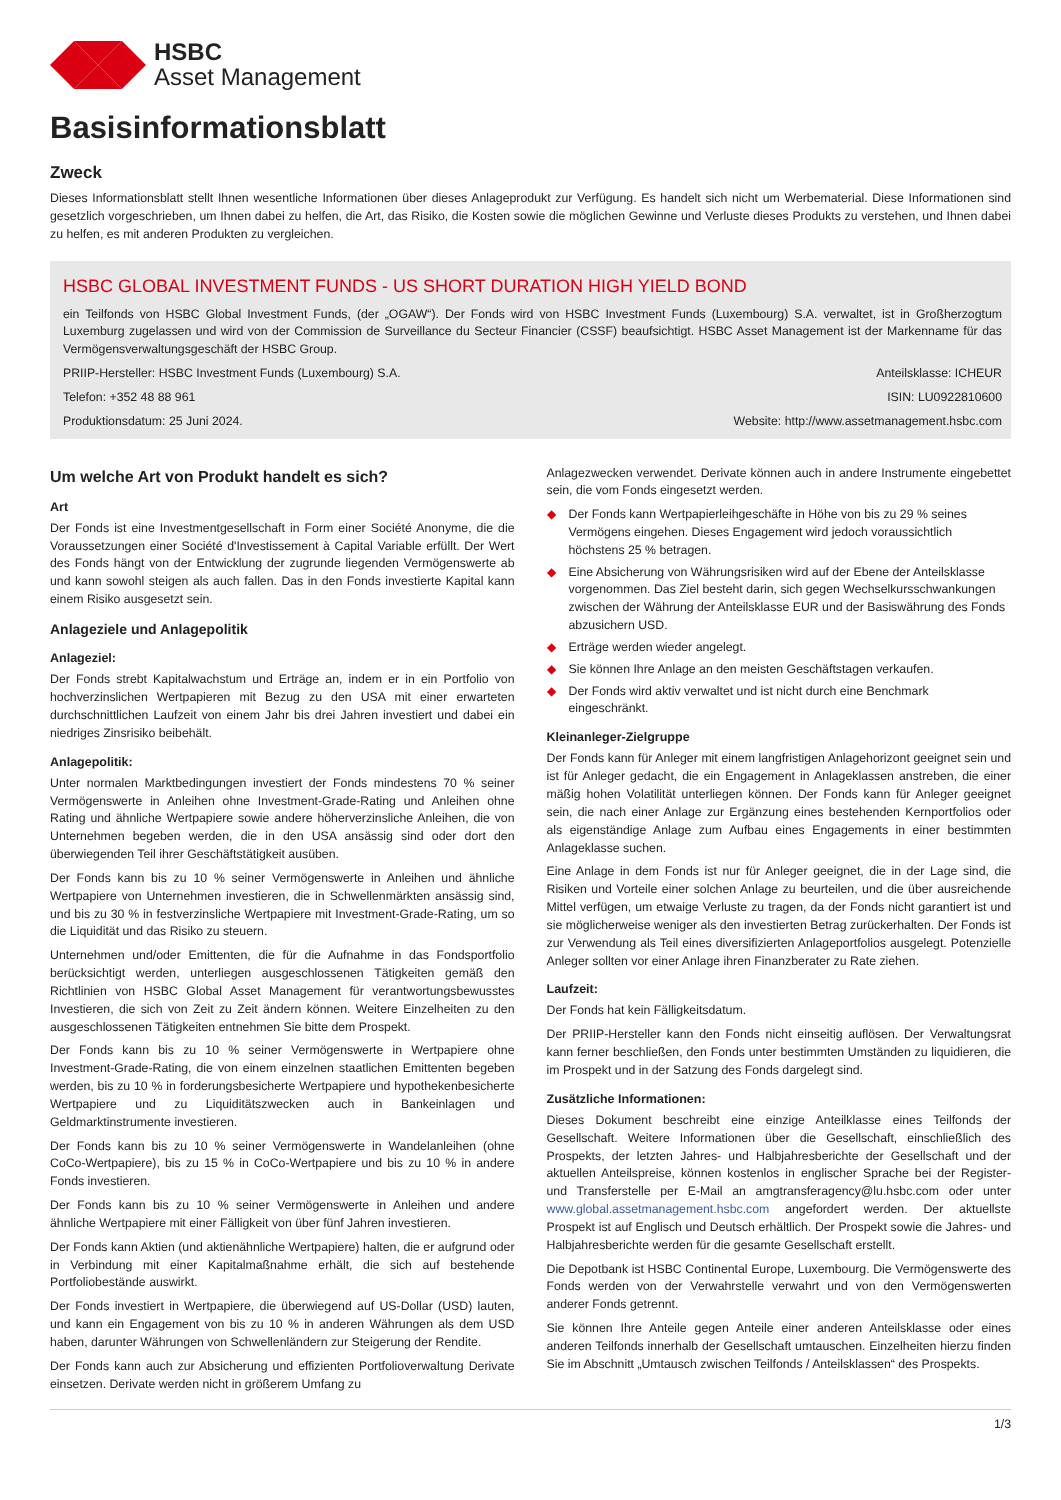HSBC
Asset Management
Basisinformationsblatt
Zweck
Dieses Informationsblatt stellt Ihnen wesentliche Informationen über dieses Anlageprodukt zur Verfügung. Es handelt sich nicht um Werbematerial. Diese Informationen sind gesetzlich vorgeschrieben, um Ihnen dabei zu helfen, die Art, das Risiko, die Kosten sowie die möglichen Gewinne und Verluste dieses Produkts zu verstehen, und Ihnen dabei zu helfen, es mit anderen Produkten zu vergleichen.
HSBC GLOBAL INVESTMENT FUNDS - US SHORT DURATION HIGH YIELD BOND
ein Teilfonds von HSBC Global Investment Funds, (der „OGAW“). Der Fonds wird von HSBC Investment Funds (Luxembourg) S.A. verwaltet, ist in Großherzogtum Luxemburg zugelassen und wird von der Commission de Surveillance du Secteur Financier (CSSF) beaufsichtigt. HSBC Asset Management ist der Markenname für das Vermögensverwaltungsgeschäft der HSBC Group.
PRIIP-Hersteller: HSBC Investment Funds (Luxembourg) S.A. Anteilsklasse: ICHEUR
Telefon: +352 48 88 961 ISIN: LU0922810600
Produktionsdatum: 25 Juni 2024. Website: http://www.assetmanagement.hsbc.com
Um welche Art von Produkt handelt es sich?
Art
Der Fonds ist eine Investmentgesellschaft in Form einer Société Anonyme, die die Voraussetzungen einer Société d'Investissement à Capital Variable erfüllt. Der Wert des Fonds hängt von der Entwicklung der zugrunde liegenden Vermögenswerte ab und kann sowohl steigen als auch fallen. Das in den Fonds investierte Kapital kann einem Risiko ausgesetzt sein.
Anlageziele und Anlagepolitik
Anlageziel:
Der Fonds strebt Kapitalwachstum und Erträge an, indem er in ein Portfolio von hochverzinslichen Wertpapieren mit Bezug zu den USA mit einer erwarteten durchschnittlichen Laufzeit von einem Jahr bis drei Jahren investiert und dabei ein niedriges Zinsrisiko beibehält.
Anlagepolitik:
Unter normalen Marktbedingungen investiert der Fonds mindestens 70 % seiner Vermögenswerte in Anleihen ohne Investment-Grade-Rating und Anleihen ohne Rating und ähnliche Wertpapiere sowie andere höherverzinsliche Anleihen, die von Unternehmen begeben werden, die in den USA ansässig sind oder dort den überwiegenden Teil ihrer Geschäftstätigkeit ausüben.
Der Fonds kann bis zu 10 % seiner Vermögenswerte in Anleihen und ähnliche Wertpapiere von Unternehmen investieren, die in Schwellenmärkten ansässig sind, und bis zu 30 % in festverzinsliche Wertpapiere mit Investment-Grade-Rating, um so die Liquidität und das Risiko zu steuern.
Unternehmen und/oder Emittenten, die für die Aufnahme in das Fondsportfolio berücksichtigt werden, unterliegen ausgeschlossenen Tätigkeiten gemäß den Richtlinien von HSBC Global Asset Management für verantwortungsbewusstes Investieren, die sich von Zeit zu Zeit ändern können. Weitere Einzelheiten zu den ausgeschlossenen Tätigkeiten entnehmen Sie bitte dem Prospekt.
Der Fonds kann bis zu 10 % seiner Vermögenswerte in Wertpapiere ohne Investment-Grade-Rating, die von einem einzelnen staatlichen Emittenten begeben werden, bis zu 10 % in forderungsbesicherte Wertpapiere und hypothekenbesicherte Wertpapiere und zu Liquiditätszwecken auch in Bankeinlagen und Geldmarktinstrumente investieren.
Der Fonds kann bis zu 10 % seiner Vermögenswerte in Wandelanleihen (ohne CoCo-Wertpapiere), bis zu 15 % in CoCo-Wertpapiere und bis zu 10 % in andere Fonds investieren.
Der Fonds kann bis zu 10 % seiner Vermögenswerte in Anleihen und andere ähnliche Wertpapiere mit einer Fälligkeit von über fünf Jahren investieren.
Der Fonds kann Aktien (und aktienähnliche Wertpapiere) halten, die er aufgrund oder in Verbindung mit einer Kapitalmaßnahme erhält, die sich auf bestehende Portfoliobestände auswirkt.
Der Fonds investiert in Wertpapiere, die überwiegend auf US-Dollar (USD) lauten, und kann ein Engagement von bis zu 10 % in anderen Währungen als dem USD haben, darunter Währungen von Schwellenländern zur Steigerung der Rendite.
Der Fonds kann auch zur Absicherung und effizienten Portfolioverwaltung Derivate einsetzen. Derivate werden nicht in größerem Umfang zu
Anlagezwecken verwendet. Derivate können auch in andere Instrumente eingebettet sein, die vom Fonds eingesetzt werden.
◆ Der Fonds kann Wertpapierleihgeschäfte in Höhe von bis zu 29 % seines Vermögens eingehen. Dieses Engagement wird jedoch voraussichtlich höchstens 25 % betragen.
◆ Eine Absicherung von Währungsrisiken wird auf der Ebene der Anteilsklasse vorgenommen. Das Ziel besteht darin, sich gegen Wechselkursschwankungen zwischen der Währung der Anteilsklasse EUR und der Basiswährung des Fonds abzusichern USD.
◆ Erträge werden wieder angelegt.
◆ Sie können Ihre Anlage an den meisten Geschäftstagen verkaufen.
◆ Der Fonds wird aktiv verwaltet und ist nicht durch eine Benchmark eingeschränkt.
Kleinanleger-Zielgruppe
Der Fonds kann für Anleger mit einem langfristigen Anlagehorizont geeignet sein und ist für Anleger gedacht, die ein Engagement in Anlageklassen anstreben, die einer mäßig hohen Volatilität unterliegen können. Der Fonds kann für Anleger geeignet sein, die nach einer Anlage zur Ergänzung eines bestehenden Kernportfolios oder als eigenständige Anlage zum Aufbau eines Engagements in einer bestimmten Anlageklasse suchen.
Eine Anlage in dem Fonds ist nur für Anleger geeignet, die in der Lage sind, die Risiken und Vorteile einer solchen Anlage zu beurteilen, und die über ausreichende Mittel verfügen, um etwaige Verluste zu tragen, da der Fonds nicht garantiert ist und sie möglicherweise weniger als den investierten Betrag zurückerhalten. Der Fonds ist zur Verwendung als Teil eines diversifizierten Anlageportfolios ausgelegt. Potenzielle Anleger sollten vor einer Anlage ihren Finanzberater zu Rate ziehen.
Laufzeit:
Der Fonds hat kein Fälligkeitsdatum.
Der PRIIP-Hersteller kann den Fonds nicht einseitig auflösen. Der Verwaltungsrat kann ferner beschließen, den Fonds unter bestimmten Umständen zu liquidieren, die im Prospekt und in der Satzung des Fonds dargelegt sind.
Zusätzliche Informationen:
Dieses Dokument beschreibt eine einzige Anteilklasse eines Teilfonds der Gesellschaft. Weitere Informationen über die Gesellschaft, einschließlich des Prospekts, der letzten Jahres- und Halbjahresberichte der Gesellschaft und der aktuellen Anteilspreise, können kostenlos in englischer Sprache bei der Register- und Transferstelle per E-Mail an amgtransferagency@lu.hsbc.com oder unter www.global.assetmanagement.hsbc.com angefordert werden. Der aktuellste Prospekt ist auf Englisch und Deutsch erhältlich. Der Prospekt sowie die Jahres- und Halbjahresberichte werden für die gesamte Gesellschaft erstellt.
Die Depotbank ist HSBC Continental Europe, Luxembourg. Die Vermögenswerte des Fonds werden von der Verwahrstelle verwahrt und von den Vermögenswerten anderer Fonds getrennt.
Sie können Ihre Anteile gegen Anteile einer anderen Anteilsklasse oder eines anderen Teilfonds innerhalb der Gesellschaft umtauschen. Einzelheiten hierzu finden Sie im Abschnitt „Umtausch zwischen Teilfonds / Anteilsklassen“ des Prospekts.
1/3